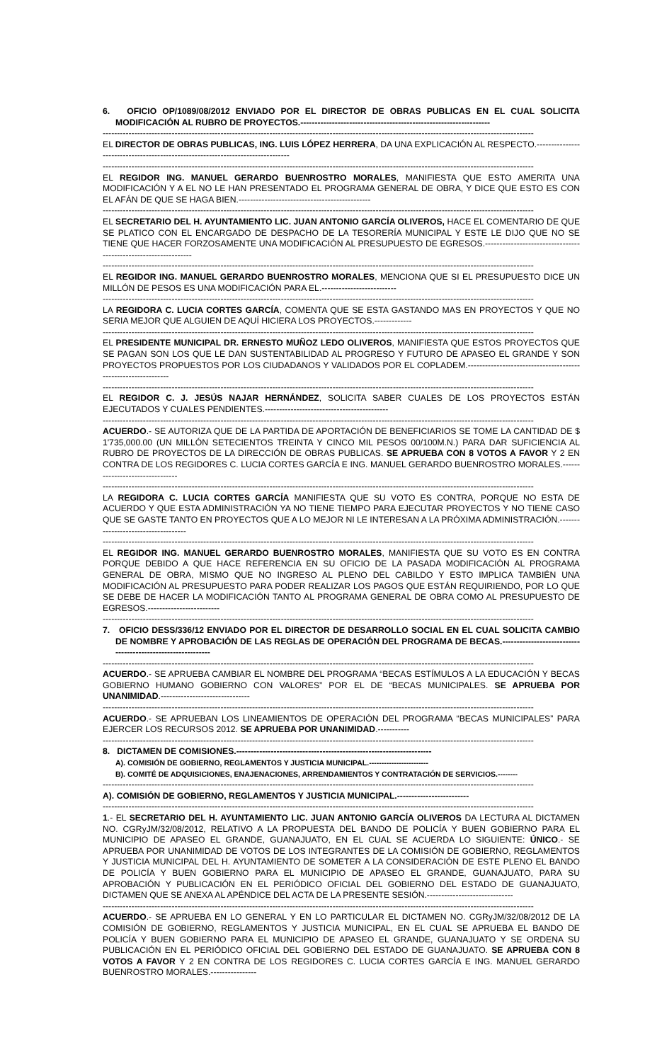6. OFICIO OP/1089/08/2012 ENVIADO POR EL DIRECTOR DE OBRAS PUBLICAS EN EL CUAL SOLICITA MODIFICACIÓN AL RUBRO DE PROYECTOS.------------------------------------------------------------------
------------------------------------------------------------------------------------------------------------------------------------------------------
EL DIRECTOR DE OBRAS PUBLICAS, ING. LUIS LÓPEZ HERRERA, DA UNA EXPLICACIÓN AL RESPECTO.--------------------------------------------------------------------------------
------------------------------------------------------------------------------------------------------------------------------------------------------
EL REGIDOR ING. MANUEL GERARDO BUENROSTRO MORALES, MANIFIESTA QUE ESTO AMERITA UNA MODIFICACIÓN Y A EL NO LE HAN PRESENTADO EL PROGRAMA GENERAL DE OBRA, Y DICE QUE ESTO ES CON EL AFÁN DE QUE SE HAGA BIEN.----------------------------------------------
------------------------------------------------------------------------------------------------------------------------------------------------------
EL SECRETARIO DEL H. AYUNTAMIENTO LIC. JUAN ANTONIO GARCÍA OLIVEROS, HACE EL COMENTARIO DE QUE SE PLATICO CON EL ENCARGADO DE DESPACHO DE LA TESORERÍA MUNICIPAL Y ESTE LE DIJO QUE NO SE TIENE QUE HACER FORZOSAMENTE UNA MODIFICACIÓN AL PRESUPUESTO DE EGRESOS.----------------------------------------------------------------
------------------------------------------------------------------------------------------------------------------------------------------------------
EL REGIDOR ING. MANUEL GERARDO BUENROSTRO MORALES, MENCIONA QUE SI EL PRESUPUESTO DICE UN MILLÓN DE PESOS ES UNA MODIFICACIÓN PARA EL.--------------------------
------------------------------------------------------------------------------------------------------------------------------------------------------
LA REGIDORA C. LUCIA CORTES GARCÍA, COMENTA QUE SE ESTA GASTANDO MAS EN PROYECTOS Y QUE NO SERIA MEJOR QUE ALGUIEN DE AQUÍ HICIERA LOS PROYECTOS.-------------
------------------------------------------------------------------------------------------------------------------------------------------------------
EL PRESIDENTE MUNICIPAL DR. ERNESTO MUÑOZ LEDO OLIVEROS, MANIFIESTA QUE ESTOS PROYECTOS QUE SE PAGAN SON LOS QUE LE DAN SUSTENTABILIDAD AL PROGRESO Y FUTURO DE APASEO EL GRANDE Y SON PROYECTOS PROPUESTOS POR LOS CIUDADANOS Y VALIDADOS POR EL COPLADEM.--------------------------------------------------------------
------------------------------------------------------------------------------------------------------------------------------------------------------
EL REGIDOR C. J. JESÚS NAJAR HERNÁNDEZ, SOLICITA SABER CUALES DE LOS PROYECTOS ESTÁN EJECUTADOS Y CUALES PENDIENTES.-------------------------------------------
------------------------------------------------------------------------------------------------------------------------------------------------------
ACUERDO.- SE AUTORIZA QUE DE LA PARTIDA DE APORTACIÓN DE BENEFICIARIOS SE TOME LA CANTIDAD DE $ 1'735,000.00 (UN MILLÓN SETECIENTOS TREINTA Y CINCO MIL PESOS 00/100M.N.) PARA DAR SUFICIENCIA AL RUBRO DE PROYECTOS DE LA DIRECCIÓN DE OBRAS PUBLICAS. SE APRUEBA CON 8 VOTOS A FAVOR Y 2 EN CONTRA DE LOS REGIDORES C. LUCIA CORTES GARCÍA E ING. MANUEL GERARDO BUENROSTRO MORALES.--------------------------------
------------------------------------------------------------------------------------------------------------------------------------------------------
LA REGIDORA C. LUCIA CORTES GARCÍA MANIFIESTA QUE SU VOTO ES CONTRA, PORQUE NO ESTA DE ACUERDO Y QUE ESTA ADMINISTRACIÓN YA NO TIENE TIEMPO PARA EJECUTAR PROYECTOS Y NO TIENE CASO QUE SE GASTE TANTO EN PROYECTOS QUE A LO MEJOR NI LE INTERESAN A LA PRÓXIMA ADMINISTRACIÓN.------------------------------------
------------------------------------------------------------------------------------------------------------------------------------------------------
EL REGIDOR ING. MANUEL GERARDO BUENROSTRO MORALES, MANIFIESTA QUE SU VOTO ES EN CONTRA PORQUE DEBIDO A QUE HACE REFERENCIA EN SU OFICIO DE LA PASADA MODIFICACIÓN AL PROGRAMA GENERAL DE OBRA, MISMO QUE NO INGRESO AL PLENO DEL CABILDO Y ESTO IMPLICA TAMBIÉN UNA MODIFICACIÓN AL PRESUPUESTO PARA PODER REALIZAR LOS PAGOS QUE ESTÁN REQUIRIENDO, POR LO QUE SE DEBE DE HACER LA MODIFICACIÓN TANTO AL PROGRAMA GENERAL DE OBRA COMO AL PRESUPUESTO DE EGRESOS.-------------------------
------------------------------------------------------------------------------------------------------------------------------------------------------
7. OFICIO DESS/336/12 ENVIADO POR EL DIRECTOR DE DESARROLLO SOCIAL EN EL CUAL SOLICITA CAMBIO DE NOMBRE Y APROBACIÓN DE LAS REGLAS DE OPERACIÓN DEL PROGRAMA DE BECAS.------------------------------------------------------------
------------------------------------------------------------------------------------------------------------------------------------------------------
ACUERDO.- SE APRUEBA CAMBIAR EL NOMBRE DEL PROGRAMA “BECAS ESTÍMULOS A LA EDUCACIÓN Y BECAS GOBIERNO HUMANO GOBIERNO CON VALORES” POR EL DE “BECAS MUNICIPALES. SE APRUEBA POR UNANIMIDAD.-------------------------------
------------------------------------------------------------------------------------------------------------------------------------------------------
ACUERDO.- SE APRUEBAN LOS LINEAMIENTOS DE OPERACIÓN DEL PROGRAMA “BECAS MUNICIPALES” PARA EJERCER LOS RECURSOS 2012. SE APRUEBA POR UNANIMIDAD.-----------
------------------------------------------------------------------------------------------------------------------------------------------------------
8. DICTAMEN DE COMISIONES.--------------------------------------------------------------------
A). COMISIÓN DE GOBIERNO, REGLAMENTOS Y JUSTICIA MUNICIPAL.------------------------
B). COMITÉ DE ADQUISICIONES, ENAJENACIONES, ARRENDAMIENTOS Y CONTRATACIÓN DE SERVICIOS.--------
------------------------------------------------------------------------------------------------------------------------------------------------------
A). COMISIÓN DE GOBIERNO, REGLAMENTOS Y JUSTICIA MUNICIPAL.-------------------------
------------------------------------------------------------------------------------------------------------------------------------------------------
1.- EL SECRETARIO DEL H. AYUNTAMIENTO LIC. JUAN ANTONIO GARCÍA OLIVEROS DA LECTURA AL DICTAMEN NO. CGRyJM/32/08/2012, RELATIVO A LA PROPUESTA DEL BANDO DE POLICÍA Y BUEN GOBIERNO PARA EL MUNICIPIO DE APASEO EL GRANDE, GUANAJUATO, EN EL CUAL SE ACUERDA LO SIGUIENTE: ÚNICO.- SE APRUEBA POR UNANIMIDAD DE VOTOS DE LOS INTEGRANTES DE LA COMISIÓN DE GOBIERNO, REGLAMENTOS Y JUSTICIA MUNICIPAL DEL H. AYUNTAMIENTO DE SOMETER A LA CONSIDERACIÓN DE ESTE PLENO EL BANDO DE POLICÍA Y BUEN GOBIERNO PARA EL MUNICIPIO DE APASEO EL GRANDE, GUANAJUATO, PARA SU APROBACIÓN Y PUBLICACIÓN EN EL PERIÓDICO OFICIAL DEL GOBIERNO DEL ESTADO DE GUANAJUATO, DICTAMEN QUE SE ANEXA AL APÉNDICE DEL ACTA DE LA PRESENTE SESIÓN.------------------------------
------------------------------------------------------------------------------------------------------------------------------------------------------
ACUERDO.- SE APRUEBA EN LO GENERAL Y EN LO PARTICULAR EL DICTAMEN NO. CGRyJM/32/08/2012 DE LA COMISIÓN DE GOBIERNO, REGLAMENTOS Y JUSTICIA MUNICIPAL, EN EL CUAL SE APRUEBA EL BANDO DE POLICÍA Y BUEN GOBIERNO PARA EL MUNICIPIO DE APASEO EL GRANDE, GUANAJUATO Y SE ORDENA SU PUBLICACIÓN EN EL PERIÓDICO OFICIAL DEL GOBIERNO DEL ESTADO DE GUANAJUATO. SE APRUEBA CON 8 VOTOS A FAVOR Y 2 EN CONTRA DE LOS REGIDORES C. LUCIA CORTES GARCÍA E ING. MANUEL GERARDO BUENROSTRO MORALES.----------------